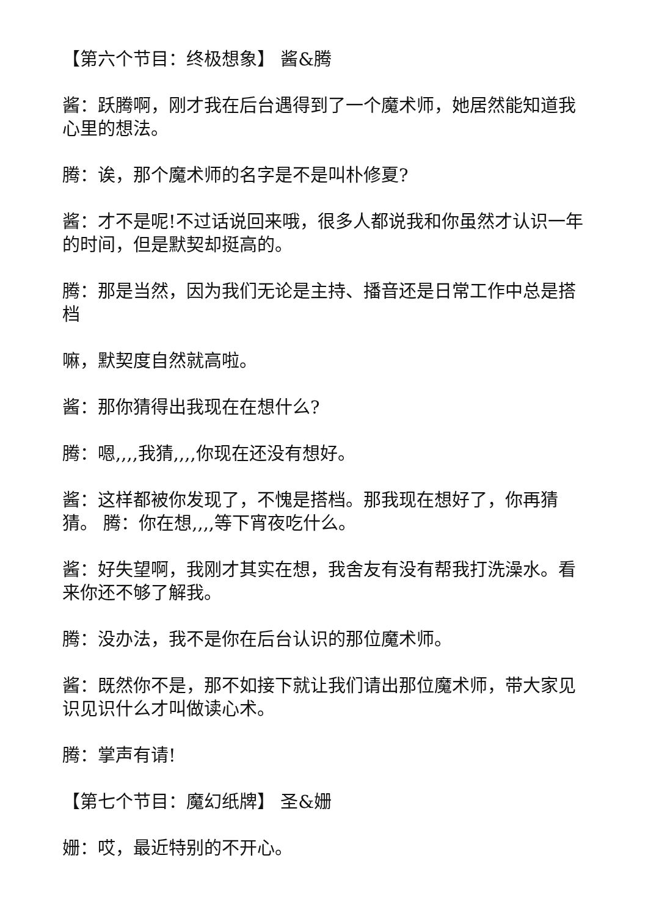【第六个节目：终极想象】 酱&腾
酱：跃腾啊，刚才我在后台遇得到了一个魔术师，她居然能知道我心里的想法。
腾：诶，那个魔术师的名字是不是叫朴修夏?
酱：才不是呢!不过话说回来哦，很多人都说我和你虽然才认识一年的时间，但是默契却挺高的。
腾：那是当然，因为我们无论是主持、播音还是日常工作中总是搭档
嘛，默契度自然就高啦。
酱：那你猜得出我现在在想什么?
腾：嗯,,,,我猜,,,,你现在还没有想好。
酱：这样都被你发现了，不愧是搭档。那我现在想好了，你再猜猜。 腾：你在想,,,,等下宵夜吃什么。
酱：好失望啊，我刚才其实在想，我舍友有没有帮我打洗澡水。看来你还不够了解我。
腾：没办法，我不是你在后台认识的那位魔术师。
酱：既然你不是，那不如接下就让我们请出那位魔术师，带大家见识见识什么才叫做读心术。
腾：掌声有请!
【第七个节目：魔幻纸牌】 圣&姗
姗：哎，最近特别的不开心。